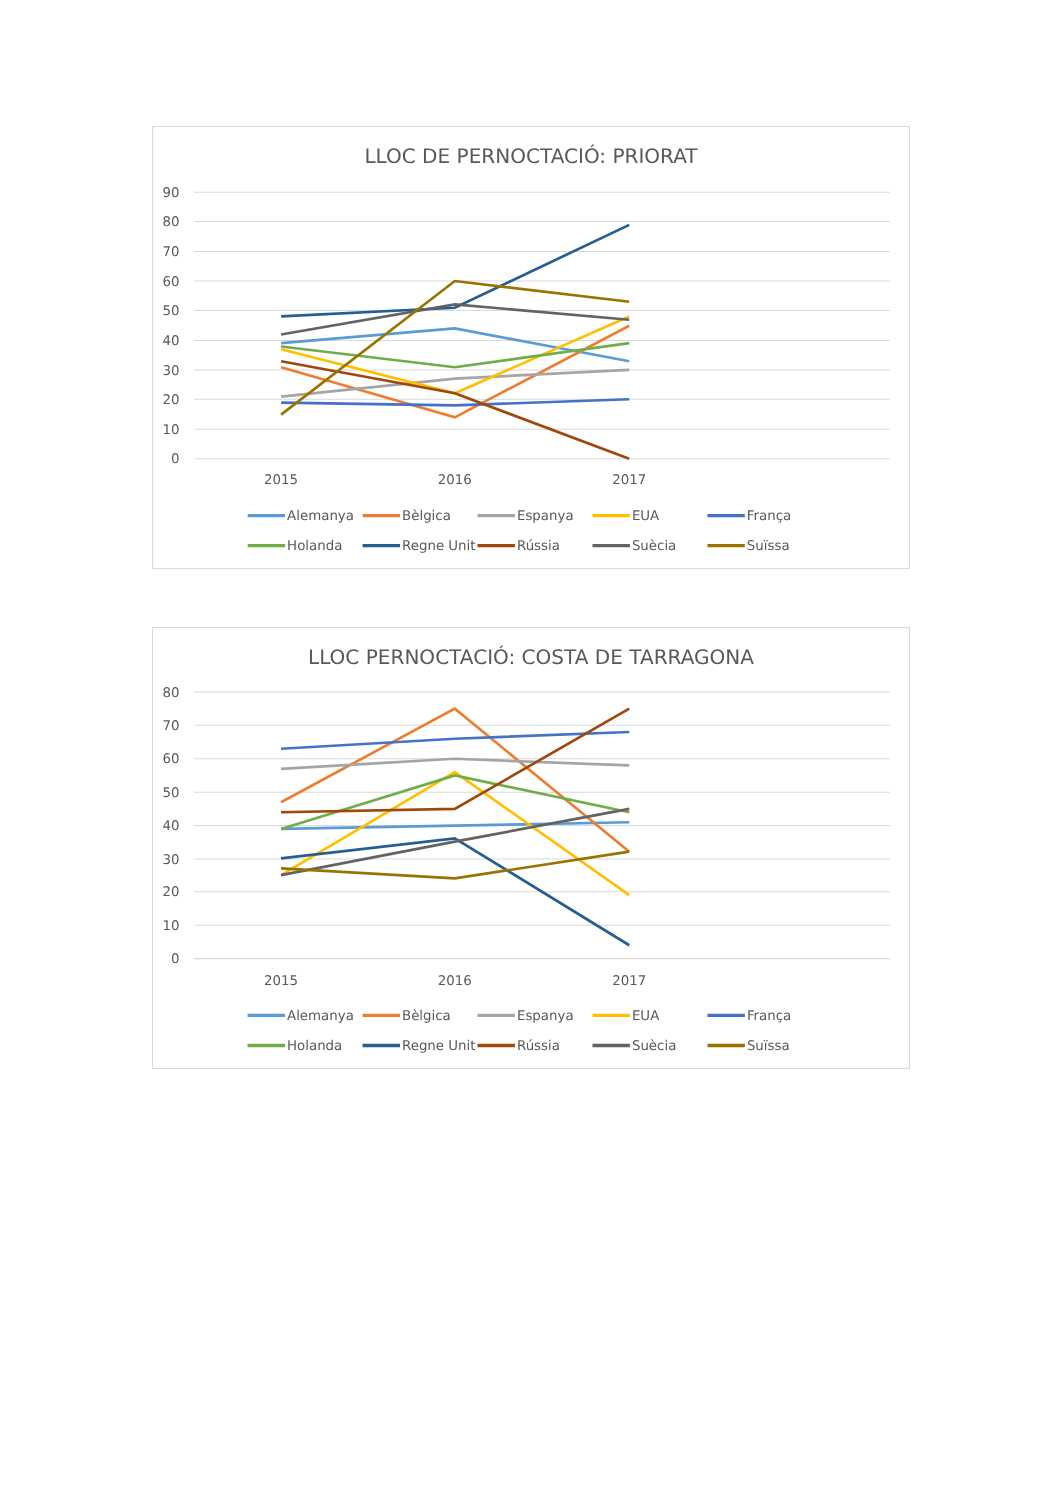LLOC DE PERNOCTACIÓ: PRIORAT
90
80
70
60
50
40
30
20
10
0
2015
2016
2017
Alemanya
Bèlgica
Espanya
EUA
França
Holanda
Regne Unit
Rússia
Suècia
Suïssa
LLOC PERNOCTACIÓ: COSTA DE TARRAGONA
80
70
60
50
40
30
20
10
0
2015
2016
2017
Alemanya
Bèlgica
Espanya
EUA
França
Holanda
Regne Unit
Rússia
Suècia
Suïssa